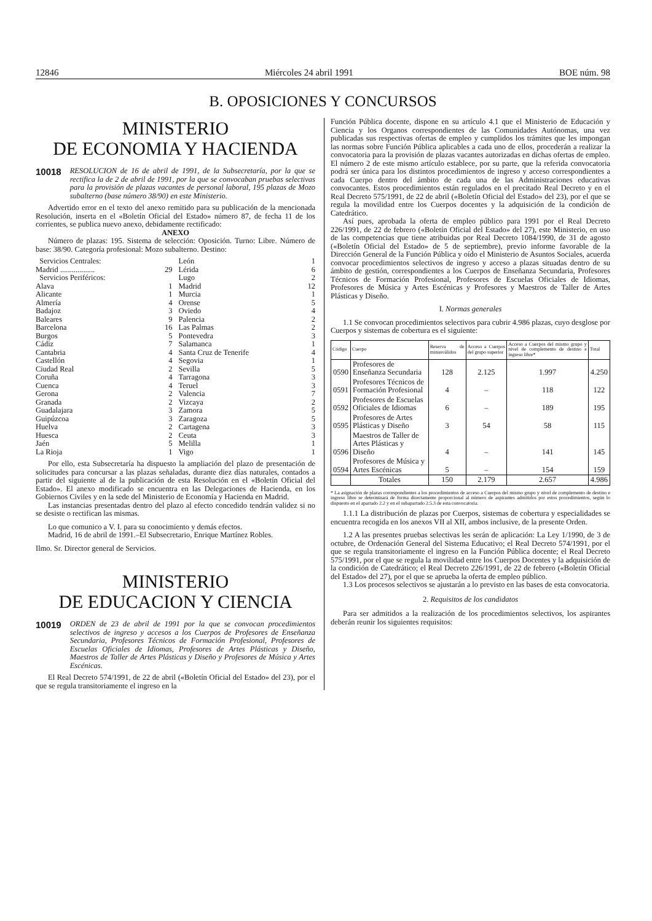12846 Miércoles 24 abril 1991 BOE núm. 98
B. OPOSICIONES Y CONCURSOS
MINISTERIO
DE ECONOMIA Y HACIENDA
10018 RESOLUCION de 16 de abril de 1991, de la Subsecretaría, por la que se rectifica la de 2 de abril de 1991, por la que se convocaban pruebas selectivas para la provisión de plazas vacantes de personal laboral, 195 plazas de Mozo subalterno (base número 38/90) en este Ministerio.
Advertido error en el texto del anexo remitido para su publicación de la mencionada Resolución, inserta en el «Boletín Oficial del Estado» número 87, de fecha 11 de los corrientes, se publica nuevo anexo, debidamente rectificado:
ANEXO
Número de plazas: 195. Sistema de selección: Oposición. Turno: Libre. Número de base: 38/90. Categoría profesional: Mozo subalterno. Destino:
| Servicios Centrales: | |
| Madrid .................. | 29 |
| Servicios Periféricos: | |
| Alava | 1 |
| Alicante | 1 |
| Almería | 4 |
| Badajoz | 3 |
| Baleares | 9 |
| Barcelona | 16 |
| Burgos | 5 |
| Cádiz | 7 |
| Cantabria | 4 |
| Castellón | 4 |
| Ciudad Real | 2 |
| Coruña | 4 |
| Cuenca | 4 |
| Gerona | 2 |
| Granada | 2 |
| Guadalajara | 3 |
| Guipúzcoa | 3 |
| Huelva | 2 |
| Huesca | 2 |
| Jaén | 5 |
| La Rioja | 1 |
| León | 1 |
| Lérida | 6 |
| Lugo | 2 |
| Madrid | 12 |
| Murcia | 1 |
| Orense | 5 |
| Oviedo | 4 |
| Palencia | 2 |
| Las Palmas | 2 |
| Pontevedra | 3 |
| Salamanca | 1 |
| Santa Cruz de Tenerife | 4 |
| Segovia | 1 |
| Sevilla | 5 |
| Tarragona | 3 |
| Teruel | 3 |
| Valencia | 7 |
| Vizcaya | 2 |
| Zamora | 5 |
| Zaragoza | 5 |
| Cartagena | 3 |
| Ceuta | 3 |
| Melilla | 1 |
| Vigo | 1 |
Por ello, esta Subsecretaría ha dispuesto la ampliación del plazo de presentación de solicitudes para concursar a las plazas señaladas, durante diez días naturales, contados a partir del siguiente al de la publicación de esta Resolución en el «Boletín Oficial del Estado». El anexo modificado se encuentra en las Delegaciones de Hacienda, en los Gobiernos Civiles y en la sede del Ministerio de Economía y Hacienda en Madrid.
Las instancias presentadas dentro del plazo al efecto concedido tendrán validez si no se desiste o rectifican las mismas.
Lo que comunico a V. I. para su conocimiento y demás efectos.
Madrid, 16 de abril de 1991.–El Subsecretario, Enrique Martínez Robles.
Ilmo. Sr. Director general de Servicios.
MINISTERIO
DE EDUCACION Y CIENCIA
10019 ORDEN de 23 de abril de 1991 por la que se convocan procedimientos selectivos de ingreso y accesos a los Cuerpos de Profesores de Enseñanza Secundaria, Profesores Técnicos de Formación Profesional, Profesores de Escuelas Oficiales de Idiomas, Profesores de Artes Plásticas y Diseño, Maestros de Taller de Artes Plásticas y Diseño y Profesores de Música y Artes Escénicas.
El Real Decreto 574/1991, de 22 de abril («Boletín Oficial del Estado» del 23), por el que se regula transitoriamente el ingreso en la
Función Pública docente, dispone en su artículo 4.1 que el Ministerio de Educación y Ciencia y los Organos correspondientes de las Comunidades Autónomas, una vez publicadas sus respectivas ofertas de empleo y cumplidos los trámites que les impongan las normas sobre Función Pública aplicables a cada uno de ellos, procederán a realizar la convocatoria para la provisión de plazas vacantes autorizadas en dichas ofertas de empleo. El número 2 de este mismo artículo establece, por su parte, que la referida convocatoria podrá ser única para los distintos procedimientos de ingreso y acceso correspondientes a cada Cuerpo dentro del ámbito de cada una de las Administraciones educativas convocantes. Estos procedimientos están regulados en el precitado Real Decreto y en el Real Decreto 575/1991, de 22 de abril («Boletín Oficial del Estado» del 23), por el que se regula la movilidad entre los Cuerpos docentes y la adquisición de la condición de Catedrático.
Así pues, aprobada la oferta de empleo público para 1991 por el Real Decreto 226/1991, de 22 de febrero («Boletín Oficial del Estado» del 27), este Ministerio, en uso de las competencias que tiene atribuidas por Real Decreto 1084/1990, de 31 de agosto («Boletín Oficial del Estado» de 5 de septiembre), previo informe favorable de la Dirección General de la Función Pública y oído el Ministerio de Asuntos Sociales, acuerda convocar procedimientos selectivos de ingreso y acceso a plazas situadas dentro de su ámbito de gestión, correspondientes a los Cuerpos de Enseñanza Secundaria, Profesores Técnicos de Formación Profesional, Profesores de Escuelas Oficiales de Idiomas, Profesores de Música y Artes Escénicas y Profesores y Maestros de Taller de Artes Plásticas y Diseño.
I. Normas generales
1.1 Se convocan procedimientos selectivos para cubrir 4.986 plazas, cuyo desglose por Cuerpos y sistemas de cobertura es el siguiente:
| Código | Cuerpo | Reserva de minusválidos | Acceso a Cuerpos del grupo superior | Acceso a Cuerpos del mismo grupo y nivel de complemento de destino e ingreso libre* | Total |
| --- | --- | --- | --- | --- | --- |
| 0590 | Profesores de Enseñanza Secundaria | 128 | 2.125 | 1.997 | 4.250 |
| 0591 | Profesores Técnicos de Formación Profesional | 4 | – | 118 | 122 |
| 0592 | Profesores de Escuelas Oficiales de Idiomas | 6 | – | 189 | 195 |
| 0595 | Profesores de Artes Plásticas y Diseño | 3 | 54 | 58 | 115 |
| 0596 | Maestros de Taller de Artes Plásticas y Diseño | 4 | – | 141 | 145 |
| 0594 | Profesores de Música y Artes Escénicas | 5 | – | 154 | 159 |
| | Totales | 150 | 2.179 | 2.657 | 4.986 |
* La asignación de plazas correspondientes a los procedimientos de acceso a Cuerpos del mismo grupo y nivel de complemento de destino e ingreso libre se determinará de forma directamente proporcional al número de aspirantes admitidos por estos procedimientos, según lo dispuesto en el apartado 2.2 y en el subapartado 2.5.3 de esta convocatoria.
1.1.1 La distribución de plazas por Cuerpos, sistemas de cobertura y especialidades se encuentra recogida en los anexos VII al XII, ambos inclusive, de la presente Orden.
1.2 A las presentes pruebas selectivas les serán de aplicación: La Ley 1/1990, de 3 de octubre, de Ordenación General del Sistema Educativo; el Real Decreto 574/1991, por el que se regula transitoriamente el ingreso en la Función Pública docente; el Real Decreto 575/1991, por el que se regula la movilidad entre los Cuerpos Docentes y la adquisición de la condición de Catedrático; el Real Decreto 226/1991, de 22 de febrero («Boletín Oficial del Estado» del 27), por el que se aprueba la oferta de empleo público.
1.3 Los procesos selectivos se ajustarán a lo previsto en las bases de esta convocatoria.
2. Requisitos de los candidatos
Para ser admitidos a la realización de los procedimientos selectivos, los aspirantes deberán reunir los siguientes requisitos: